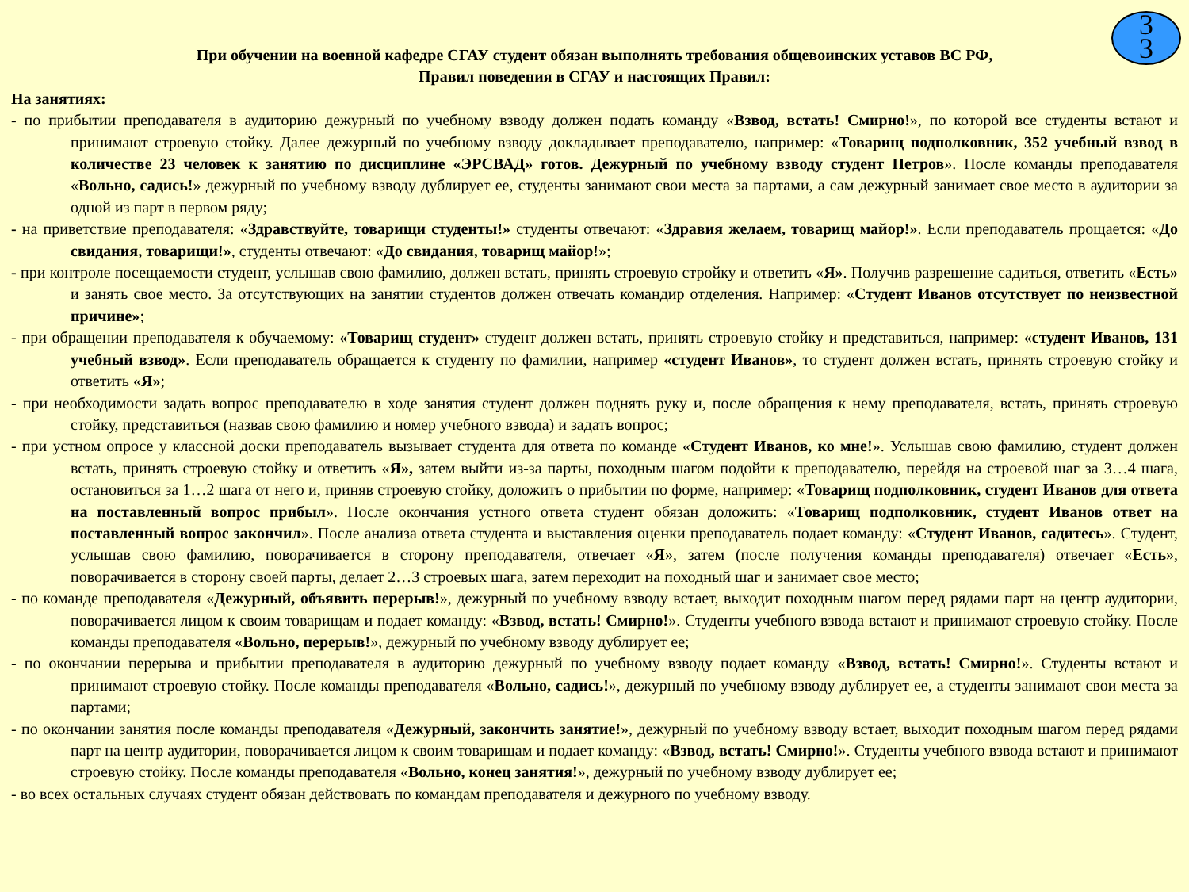3
3
При обучении на военной кафедре СГАУ студент обязан выполнять требования общевоинских уставов ВС РФ,
Правил поведения в СГАУ и настоящих Правил:
На занятиях:
- по прибытии преподавателя в аудиторию дежурный по учебному взводу должен подать команду «Взвод, встать! Смирно!», по которой все студенты встают и принимают строевую стойку. Далее дежурный по учебному взводу докладывает преподавателю, например: «Товарищ подполковник, 352 учебный взвод в количестве 23 человек к занятию по дисциплине «ЭРСВАД» готов. Дежурный по учебному взводу студент Петров». После команды преподавателя «Вольно, садись!» дежурный по учебному взводу дублирует ее, студенты занимают свои места за партами, а сам дежурный занимает свое место в аудитории за одной из парт в первом ряду;
- на приветствие преподавателя: «Здравствуйте, товарищи студенты!» студенты отвечают: «Здравия желаем, товарищ майор!». Если преподаватель прощается: «До свидания, товарищи!», студенты отвечают: «До свидания, товарищ майор!»;
- при контроле посещаемости студент, услышав свою фамилию, должен встать, принять строевую стройку и ответить «Я». Получив разрешение садиться, ответить «Есть» и занять свое место. За отсутствующих на занятии студентов должен отвечать командир отделения. Например: «Студент Иванов отсутствует по неизвестной причине»;
- при обращении преподавателя к обучаемому: «Товарищ студент» студент должен встать, принять строевую стойку и представиться, например: «студент Иванов, 131 учебный взвод». Если преподаватель обращается к студенту по фамилии, например «студент Иванов», то студент должен встать, принять строевую стойку и ответить «Я»;
- при необходимости задать вопрос преподавателю в ходе занятия студент должен поднять руку и, после обращения к нему преподавателя, встать, принять строевую стойку, представиться (назвав свою фамилию и номер учебного взвода) и задать вопрос;
- при устном опросе у классной доски преподаватель вызывает студента для ответа по команде «Студент Иванов, ко мне!». Услышав свою фамилию, студент должен встать, принять строевую стойку и ответить «Я», затем выйти из-за парты, походным шагом подойти к преподавателю, перейдя на строевой шаг за 3…4 шага, остановиться за 1…2 шага от него и, приняв строевую стойку, доложить о прибытии по форме, например: «Товарищ подполковник, студент Иванов для ответа на поставленный вопрос прибыл». После окончания устного ответа студент обязан доложить: «Товарищ подполковник, студент Иванов ответ на поставленный вопрос закончил». После анализа ответа студента и выставления оценки преподаватель подает команду: «Студент Иванов, садитесь». Студент, услышав свою фамилию, поворачивается в сторону преподавателя, отвечает «Я», затем (после получения команды преподавателя) отвечает «Есть», поворачивается в сторону своей парты, делает 2…3 строевых шага, затем переходит на походный шаг и занимает свое место;
- по команде преподавателя «Дежурный, объявить перерыв!», дежурный по учебному взводу встает, выходит походным шагом перед рядами парт на центр аудитории, поворачивается лицом к своим товарищам и подает команду: «Взвод, встать! Смирно!». Студенты учебного взвода встают и принимают строевую стойку. После команды преподавателя «Вольно, перерыв!», дежурный по учебному взводу дублирует ее;
- по окончании перерыва и прибытии преподавателя в аудиторию дежурный по учебному взводу подает команду «Взвод, встать! Смирно!». Студенты встают и принимают строевую стойку. После команды преподавателя «Вольно, садись!», дежурный по учебному взводу дублирует ее, а студенты занимают свои места за партами;
- по окончании занятия после команды преподавателя «Дежурный, закончить занятие!», дежурный по учебному взводу встает, выходит походным шагом перед рядами парт на центр аудитории, поворачивается лицом к своим товарищам и подает команду: «Взвод, встать! Смирно!». Студенты учебного взвода встают и принимают строевую стойку. После команды преподавателя «Вольно, конец занятия!», дежурный по учебному взводу дублирует ее;
- во всех остальных случаях студент обязан действовать по командам преподавателя и дежурного по учебному взводу.